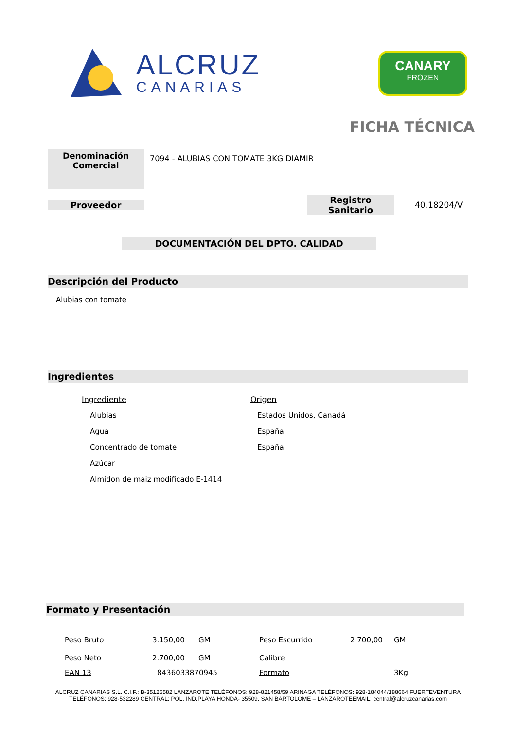ALCRUZ
CANARIAS
CANARY
FROZEN
FICHA TÉCNICA
Denominación
Comercial
7094 - ALUBIAS CON TOMATE 3KG DIAMIR
Proveedor
Registro Sanitario
40.18204/V
DOCUMENTACIÓN DEL DPTO. CALIDAD
Descripción del Producto
Alubias con tomate
Ingredientes
| Ingrediente | Origen |
| --- | --- |
| Alubias | Estados Unidos, Canadá |
| Agua | España |
| Concentrado de tomate | España |
| Azúcar | |
| Almidon de maiz modificado E-1414 | |
Formato y Presentación
| Peso Bruto | 3.150,00 | GM | Peso Escurrido | 2.700,00 | GM |
| Peso Neto | 2.700,00 | GM | Calibre | | |
| EAN 13 | 8436033870945 | | Formato | | 3Kg |
ALCRUZ CANARIAS S.L. C.I.F.: B-35125582 LANZAROTE TELÉFONOS: 928-821458/59 ARINAGA TELÉFONOS: 928-184044/188664 FUERTEVENTURA
TELÉFONOS: 928-532289 CENTRAL: POL. IND.PLAYA HONDA- 35509. SAN BARTOLOME – LANZAROTEEMAIL: central@alcruzcanarias.com